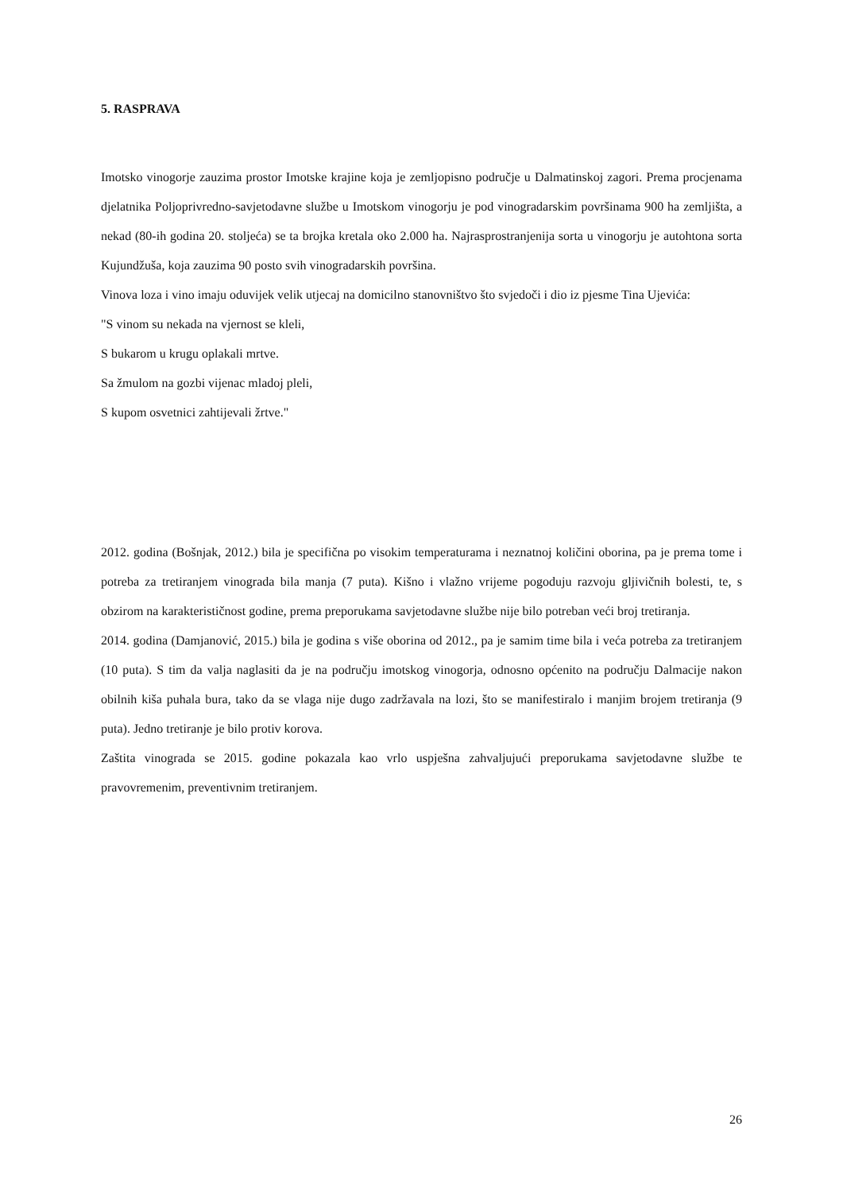5. RASPRAVA
Imotsko vinogorje zauzima prostor Imotske krajine koja je zemljopisno područje u Dalmatinskoj zagori. Prema procjenama djelatnika Poljoprivredno-savjetodavne službe u Imotskom vinogorju je pod vinogradarskim površinama 900 ha zemljišta, a nekad (80-ih godina 20. stoljeća) se ta brojka kretala oko 2.000 ha. Najrasprostranjenija sorta u vinogorju je autohtona sorta Kujundžuša, koja zauzima 90 posto svih vinogradarskih površina.
Vinova loza i vino imaju oduvijek velik utjecaj na domicilno stanovništvo što svjedoči i dio iz pjesme Tina Ujevića:
"S vinom su nekada na vjernost se kleli,
S bukarom u krugu oplakali mrtve.
Sa žmulom na gozbi vijenac mladoj pleli,
S kupom osvetnici zahtijevali žrtve."
2012. godina (Bošnjak, 2012.) bila je specifična po visokim temperaturama i neznatnoj količini oborina, pa je prema tome i potreba za tretiranjem vinograda bila manja (7 puta). Kišno i vlažno vrijeme pogoduju razvoju gljivičnih bolesti, te, s obzirom na karakterističnost godine, prema preporukama savjetodavne službe nije bilo potreban veći broj tretiranja.
2014. godina (Damjanović, 2015.) bila je godina s više oborina od 2012., pa je samim time bila i veća potreba za tretiranjem (10 puta). S tim da valja naglasiti da je na području imotskog vinogorja, odnosno općenito na području Dalmacije nakon obilnih kiša puhala bura, tako da se vlaga nije dugo zadržavala na lozi, što se manifestiralo i manjim brojem tretiranja (9 puta). Jedno tretiranje je bilo protiv korova.
Zaštita vinograda se 2015. godine pokazala kao vrlo uspješna zahvaljujući preporukama savjetodavne službe te pravovremenim, preventivnim tretiranjem.
26